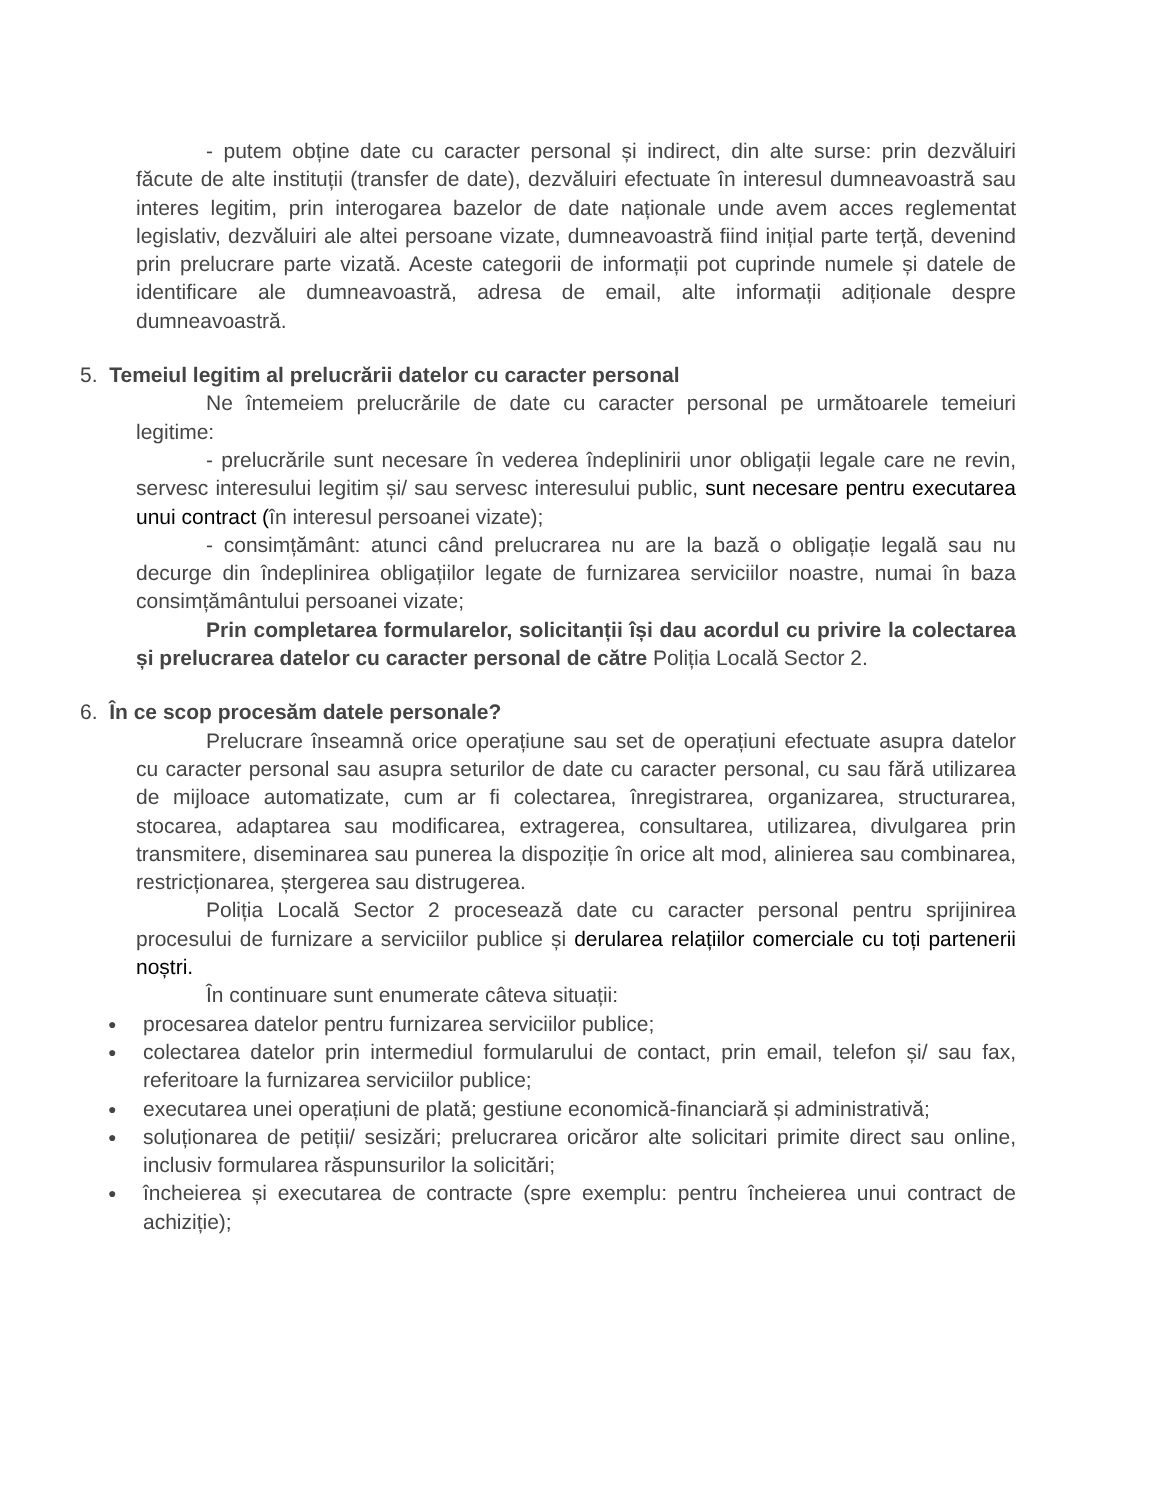- putem obține date cu caracter personal și indirect, din alte surse: prin dezvăluiri făcute de alte instituții (transfer de date), dezvăluiri efectuate în interesul dumneavoastră sau interes legitim, prin interogarea bazelor de date naționale unde avem acces reglementat legislativ, dezvăluiri ale altei persoane vizate, dumneavoastră fiind inițial parte terță, devenind prin prelucrare parte vizată. Aceste categorii de informații pot cuprinde numele și datele de identificare ale dumneavoastră, adresa de email, alte informații adiționale despre dumneavoastră.
5. Temeiul legitim al prelucrării datelor cu caracter personal
Ne întemeiem prelucrările de date cu caracter personal pe următoarele temeiuri legitime:
- prelucrările sunt necesare în vederea îndeplinirii unor obligații legale care ne revin, servesc interesului legitim și/ sau servesc interesului public, sunt necesare pentru executarea unui contract (în interesul persoanei vizate);
- consimțământ: atunci când prelucrarea nu are la bază o obligație legală sau nu decurge din îndeplinirea obligațiilor legate de furnizarea serviciilor noastre, numai în baza consimțământului persoanei vizate;
Prin completarea formularelor, solicitanții își dau acordul cu privire la colectarea și prelucrarea datelor cu caracter personal de către Poliția Locală Sector 2.
6. În ce scop procesăm datele personale?
Prelucrare înseamnă orice operațiune sau set de operațiuni efectuate asupra datelor cu caracter personal sau asupra seturilor de date cu caracter personal, cu sau fără utilizarea de mijloace automatizate, cum ar fi colectarea, înregistrarea, organizarea, structurarea, stocarea, adaptarea sau modificarea, extragerea, consultarea, utilizarea, divulgarea prin transmitere, diseminarea sau punerea la dispoziție în orice alt mod, alinierea sau combinarea, restricționarea, ștergerea sau distrugerea.
Poliția Locală Sector 2 procesează date cu caracter personal pentru sprijinirea procesului de furnizare a serviciilor publice și derularea relațiilor comerciale cu toți partenerii noștri.
În continuare sunt enumerate câteva situații:
● procesarea datelor pentru furnizarea serviciilor publice;
● colectarea datelor prin intermediul formularului de contact, prin email, telefon și/ sau fax, referitoare la furnizarea serviciilor publice;
● executarea unei operațiuni de plată; gestiune economică-financiară și administrativă;
● soluționarea de petiții/ sesizări; prelucrarea oricăror alte solicitari primite direct sau online, inclusiv formularea răspunsurilor la solicitări;
● încheierea și executarea de contracte (spre exemplu: pentru încheierea unui contract de achiziție);